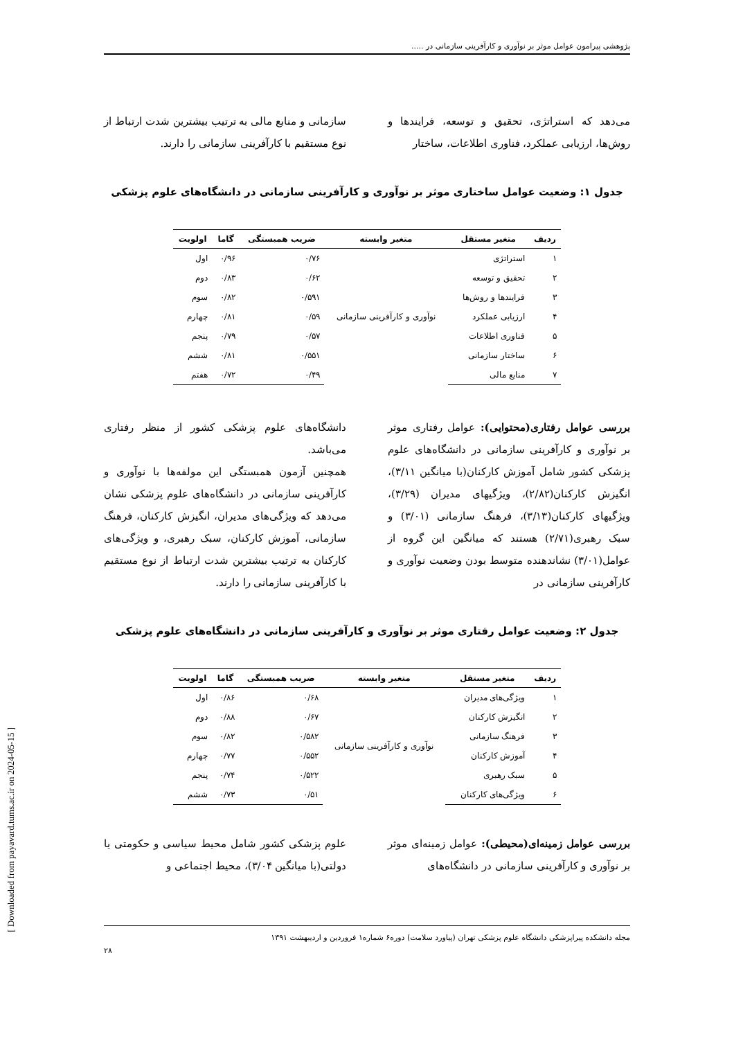پژوهشی پیرامون عوامل موثر بر نوآوری و کارآفرینی سازمانی در .....
می‌دهد که استراتژی، تحقیق و توسعه، فرایندها و روش‌ها، ارزیابی عملکرد، فناوری اطلاعات، ساختار
سازمانی و منابع مالی به ترتیب بیشترین شدت ارتباط از نوع مستقیم با کارآفرینی سازمانی را دارند.
جدول ۱: وضعیت عوامل ساختاری موثر بر نوآوری و کارآفرینی سازمانی در دانشگاه‌های علوم پزشکی
| ردیف | متغیر مستقل | متغیر وابسته | ضریب همبستگی | گاما | اولویت |
| --- | --- | --- | --- | --- | --- |
| ۱ | استراتژی | نوآوری و کارآفرینی سازمانی | ۰/۷۶ | ۰/۹۶ | اول |
| ۲ | تحقیق و توسعه | | ۰/۶۲ | ۰/۸۳ | دوم |
| ۳ | فرایندها و روش‌ها | | ۰/۵۹۱ | ۰/۸۲ | سوم |
| ۴ | ارزیابی عملکرد | | ۰/۵۹ | ۰/۸۱ | چهارم |
| ۵ | فناوری اطلاعات | | ۰/۵۷ | ۰/۷۹ | پنجم |
| ۶ | ساختار سازمانی | | ۰/۵۵۱ | ۰/۸۱ | ششم |
| ۷ | منابع مالی | | ۰/۴۹ | ۰/۷۲ | هفتم |
بررسی عوامل رفتاری(محتوایی): عوامل رفتاری موثر بر نوآوری و کارآفرینی سازمانی در دانشگاه‌های علوم پزشکی کشور شامل آموزش کارکنان(با میانگین ۳/۱۱)، انگیزش کارکنان(۲/۸۲)، ویژگیهای مدیران (۳/۲۹)، ویژگیهای کارکنان(۳/۱۳)، فرهنگ سازمانی (۳/۰۱) و سبک رهبری(۲/۷۱) هستند که میانگین این گروه از عوامل(۳/۰۱) نشاندهنده متوسط بودن وضعیت نوآوری و کارآفرینی سازمانی در
دانشگاه‌های علوم پزشکی کشور از منظر رفتاری می‌باشد.
همچنین آزمون همبستگی این مولفه‌ها با نوآوری و کارآفرینی سازمانی در دانشگاه‌های علوم پزشکی نشان می‌دهد که ویژگی‌های مدیران، انگیزش کارکنان، فرهنگ سازمانی، آموزش کارکنان، سبک رهبری، و ویژگی‌های کارکنان به ترتیب بیشترین شدت ارتباط از نوع مستقیم با کارآفرینی سازمانی را دارند.
جدول ۲: وضعیت عوامل رفتاری موثر بر نوآوری و کارآفرینی سازمانی در دانشگاه‌های علوم پزشکی
| ردیف | متغیر مستقل | متغیر وابسته | ضریب همبستگی | گاما | اولویت |
| --- | --- | --- | --- | --- | --- |
| ۱ | ویژگی‌های مدیران | نوآوری و کارآفرینی سازمانی | ۰/۶۸ | ۰/۸۶ | اول |
| ۲ | انگیزش کارکنان | | ۰/۶۷ | ۰/۸۸ | دوم |
| ۳ | فرهنگ سازمانی | | ۰/۵۸۲ | ۰/۸۲ | سوم |
| ۴ | آموزش کارکنان | | ۰/۵۵۲ | ۰/۷۷ | چهارم |
| ۵ | سبک رهبری | | ۰/۵۲۲ | ۰/۷۴ | پنجم |
| ۶ | ویژگی‌های کارکنان | | ۰/۵۱ | ۰/۷۳ | ششم |
بررسی عوامل زمینه‌ای(محیطی): عوامل زمینه‌ای موثر بر نوآوری و کارآفرینی سازمانی در دانشگاه‌های
علوم پزشکی کشور شامل محیط سیاسی و حکومتی یا دولتی(با میانگین ۳/۰۴)، محیط اجتماعی و
مجله دانشکده پیراپزشکی دانشگاه علوم پزشکی تهران (پیاورد سلامت) دوره۶ شماره۱ فروردین و اردیبهشت ۱۳۹۱
۲۸
[ Downloaded from payavard.tums.ac.ir on 2024-05-15 ]